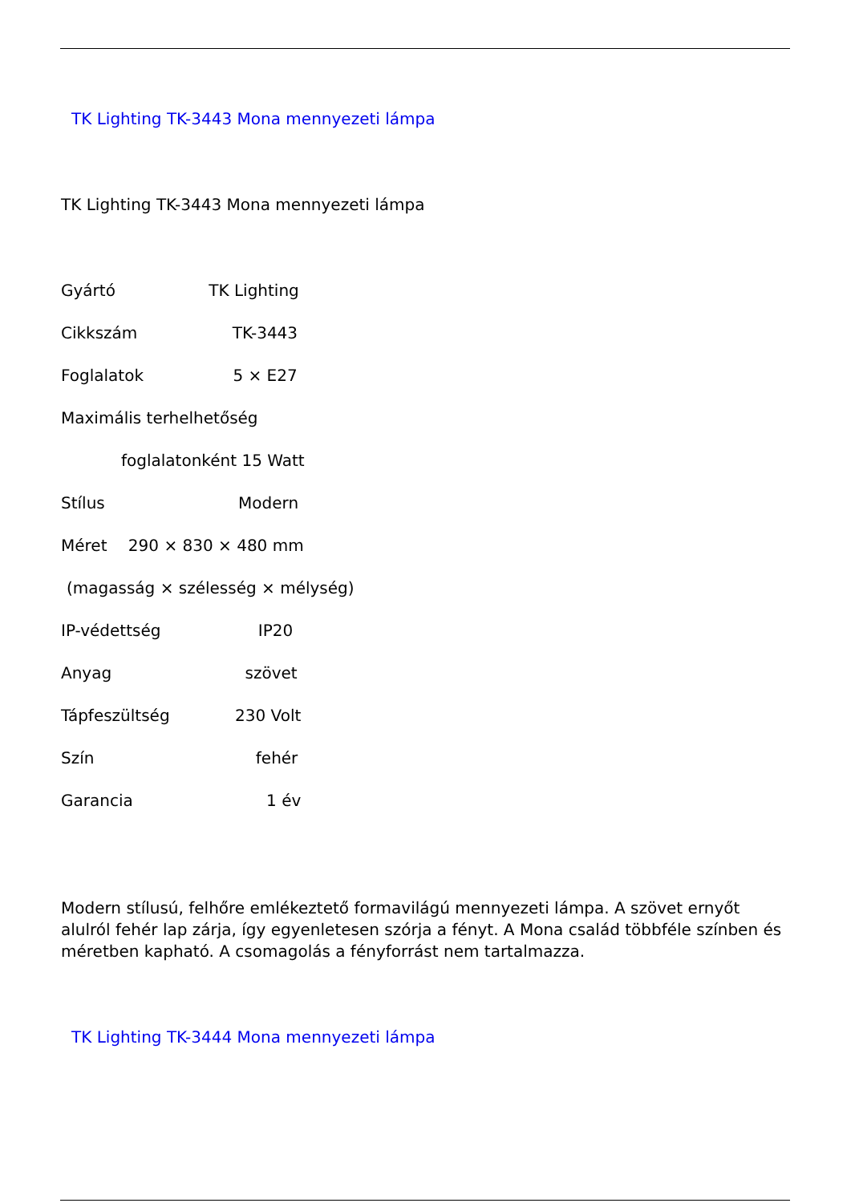TK Lighting TK-3443 Mona mennyezeti lámpa
TK Lighting TK-3443 Mona mennyezeti lámpa
Gyártó TK Lighting
Cikkszám TK-3443
Foglalatok 5 × E27
Maximális terhelhetőség
foglalatonként 15 Watt
Stílus Modern
Méret 290 × 830 × 480 mm
(magasság × szélesség × mélység)
IP-védettség IP20
Anyag szövet
Tápfeszültség 230 Volt
Szín fehér
Garancia 1 év
Modern stílusú, felhőre emlékeztető formavilágú mennyezeti lámpa. A szövet ernyőt alulról fehér lap zárja, így egyenletesen szórja a fényt. A Mona család többféle színben és méretben kapható. A csomagolás a fényforrást nem tartalmazza.
TK Lighting TK-3444 Mona mennyezeti lámpa